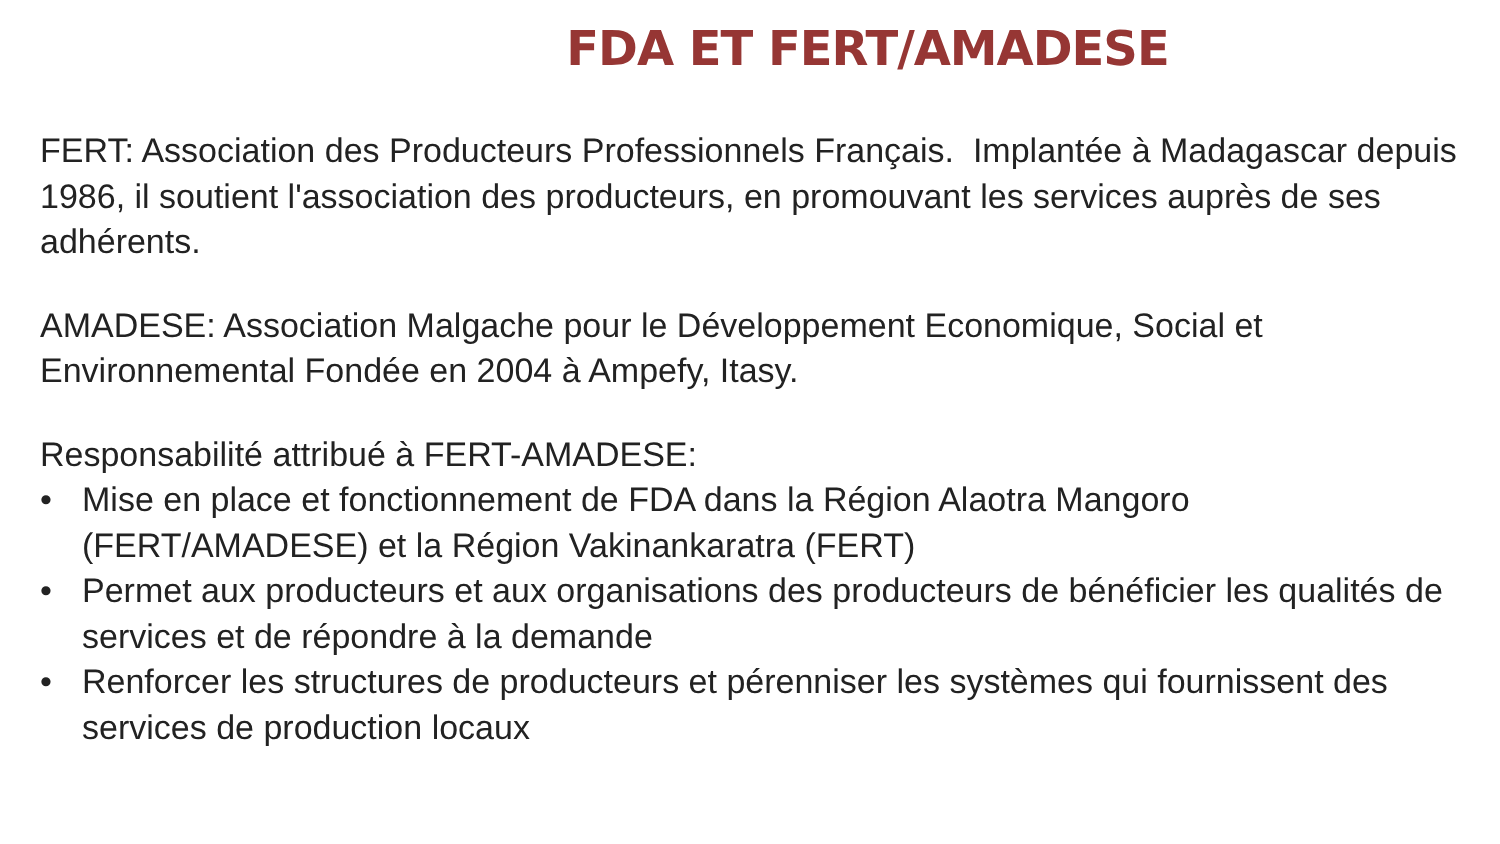FDA ET FERT/AMADESE
FERT: Association des Producteurs Professionnels Français. Implantée à Madagascar depuis 1986, il soutient l'association des producteurs, en promouvant les services auprès de ses adhérents.
AMADESE: Association Malgache pour le Développement Economique, Social et Environnemental Fondée en 2004 à Ampefy, Itasy.
Responsabilité attribué à FERT-AMADESE:
• Mise en place et fonctionnement de FDA dans la Région Alaotra Mangoro (FERT/AMADESE) et la Région Vakinankaratra (FERT)
• Permet aux producteurs et aux organisations des producteurs de bénéficier les qualités de services et de répondre à la demande
• Renforcer les structures de producteurs et pérenniser les systèmes qui fournissent des services de production locaux